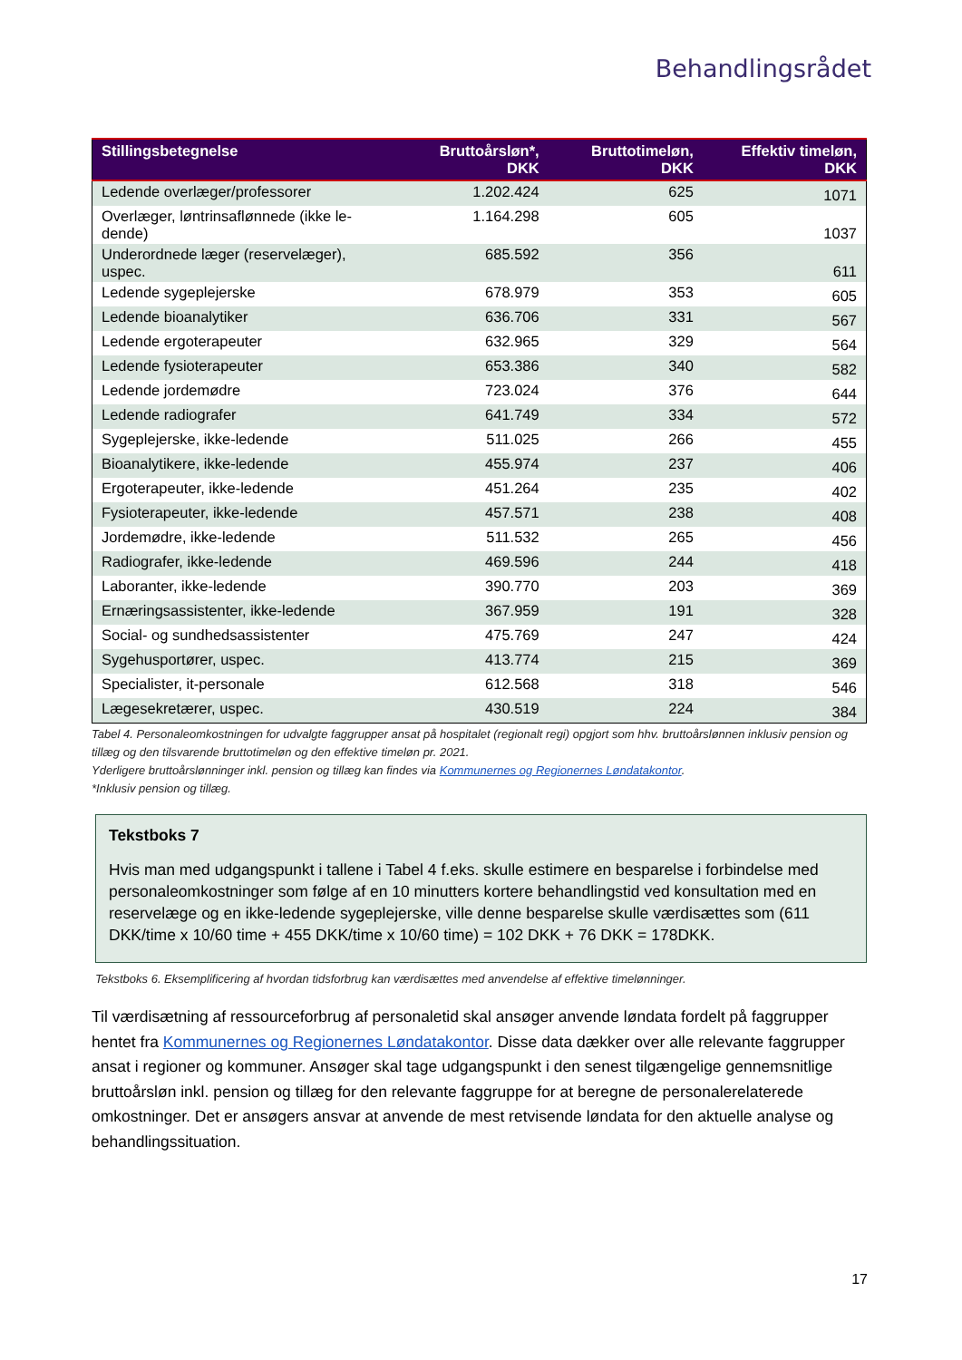Behandlingsrådet
| Stillingsbetegnelse | Bruttoårsløn*, DKK | Bruttotimeløn, DKK | Effektiv timeløn, DKK |
| --- | --- | --- | --- |
| Ledende overlæger/professorer | 1.202.424 | 625 | 1071 |
| Overlæger, løntrinsaflønnede (ikke le-dende) | 1.164.298 | 605 | 1037 |
| Underordnede læger (reservelæger), uspec. | 685.592 | 356 | 611 |
| Ledende sygeplejerske | 678.979 | 353 | 605 |
| Ledende bioanalytiker | 636.706 | 331 | 567 |
| Ledende ergoterapeuter | 632.965 | 329 | 564 |
| Ledende fysioterapeuter | 653.386 | 340 | 582 |
| Ledende jordemødre | 723.024 | 376 | 644 |
| Ledende radiografer | 641.749 | 334 | 572 |
| Sygeplejerske, ikke-ledende | 511.025 | 266 | 455 |
| Bioanalytikere, ikke-ledende | 455.974 | 237 | 406 |
| Ergoterapeuter, ikke-ledende | 451.264 | 235 | 402 |
| Fysioterapeuter, ikke-ledende | 457.571 | 238 | 408 |
| Jordemødre, ikke-ledende | 511.532 | 265 | 456 |
| Radiografer, ikke-ledende | 469.596 | 244 | 418 |
| Laboranter, ikke-ledende | 390.770 | 203 | 369 |
| Ernæringsassistenter, ikke-ledende | 367.959 | 191 | 328 |
| Social- og sundhedsassistenter | 475.769 | 247 | 424 |
| Sygehusportører, uspec. | 413.774 | 215 | 369 |
| Specialister, it-personale | 612.568 | 318 | 546 |
| Lægesekretærer, uspec. | 430.519 | 224 | 384 |
Tabel 4. Personaleomkostningen for udvalgte faggrupper ansat på hospitalet (regionalt regi) opgjort som hhv. bruttoårslønnen inklusiv pension og tillæg og den tilsvarende bruttotimeløn og den effektive timeløn pr. 2021.
Yderligere bruttoårslønninger inkl. pension og tillæg kan findes via Kommunernes og Regionernes Løndatakontor.
*Inklusiv pension og tillæg.
Tekstboks 7
Hvis man med udgangspunkt i tallene i Tabel 4 f.eks. skulle estimere en besparelse i forbindelse med personaleomkostninger som følge af en 10 minutters kortere behandlingstid ved konsultation med en reservelæge og en ikke-ledende sygeplejerske, ville denne besparelse skulle værdisættes som (611 DKK/time x 10/60 time + 455 DKK/time x 10/60 time) = 102 DKK + 76 DKK = 178DKK.
Tekstboks 6. Eksemplificering af hvordan tidsforbrug kan værdisættes med anvendelse af effektive timelønninger.
Til værdisætning af ressourceforbrug af personaletid skal ansøger anvende løndata fordelt på faggrupper hentet fra Kommunernes og Regionernes Løndatakontor. Disse data dækker over alle relevante faggrupper ansat i regioner og kommuner. Ansøger skal tage udgangspunkt i den senest tilgængelige gennemsnitlige bruttoårsløn inkl. pension og tillæg for den relevante faggruppe for at beregne de personalerelaterede omkostninger. Det er ansøgers ansvar at anvende de mest retvisende løndata for den aktuelle analyse og behandlingssituation.
17